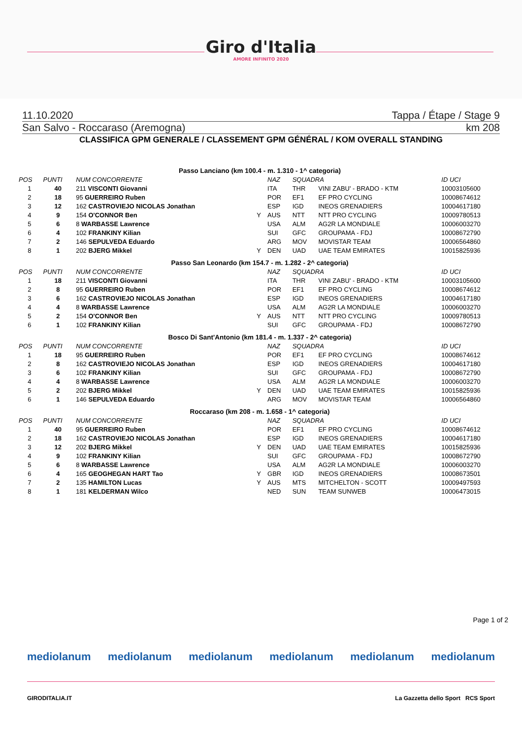Giro d'Italia
AMORE INFINITO 2020
11.10.2020 Tappa / Étape / Stage 9
San Salvo - Roccaraso (Aremogna) km 208
CLASSIFICA GPM GENERALE / CLASSEMENT GPM GÉNÉRAL / KOM OVERALL STANDING
| Passo Lanciano (km 100.4 - m. 1.310 - 1^ categoria) | | | | | | | |
| POS | PUNTI | NUM CONCORRENTE | | NAZ | SQUADRA | | ID UCI |
| 1 | 40 | 211 VISCONTI Giovanni | | ITA | THR | VINI ZABU' - BRADO - KTM | 10003105600 |
| 2 | 18 | 95 GUERREIRO Ruben | | POR | EF1 | EF PRO CYCLING | 10008674612 |
| 3 | 12 | 162 CASTROVIEJO NICOLAS Jonathan | | ESP | IGD | INEOS GRENADIERS | 10004617180 |
| 4 | 9 | 154 O'CONNOR Ben | Y | AUS | NTT | NTT PRO CYCLING | 10009780513 |
| 5 | 6 | 8 WARBASSE Lawrence | | USA | ALM | AG2R LA MONDIALE | 10006003270 |
| 6 | 4 | 102 FRANKINY Kilian | | SUI | GFC | GROUPAMA - FDJ | 10008672790 |
| 7 | 2 | 146 SEPULVEDA Eduardo | | ARG | MOV | MOVISTAR TEAM | 10006564860 |
| 8 | 1 | 202 BJERG Mikkel | Y | DEN | UAD | UAE TEAM EMIRATES | 10015825936 |
| Passo San Leonardo (km 154.7 - m. 1.282 - 2^ categoria) | | | | | | | |
| POS | PUNTI | NUM CONCORRENTE | | NAZ | SQUADRA | | ID UCI |
| 1 | 18 | 211 VISCONTI Giovanni | | ITA | THR | VINI ZABU' - BRADO - KTM | 10003105600 |
| 2 | 8 | 95 GUERREIRO Ruben | | POR | EF1 | EF PRO CYCLING | 10008674612 |
| 3 | 6 | 162 CASTROVIEJO NICOLAS Jonathan | | ESP | IGD | INEOS GRENADIERS | 10004617180 |
| 4 | 4 | 8 WARBASSE Lawrence | | USA | ALM | AG2R LA MONDIALE | 10006003270 |
| 5 | 2 | 154 O'CONNOR Ben | Y | AUS | NTT | NTT PRO CYCLING | 10009780513 |
| 6 | 1 | 102 FRANKINY Kilian | | SUI | GFC | GROUPAMA - FDJ | 10008672790 |
| Bosco Di Sant'Antonio (km 181.4 - m. 1.337 - 2^ categoria) | | | | | | | |
| POS | PUNTI | NUM CONCORRENTE | | NAZ | SQUADRA | | ID UCI |
| 1 | 18 | 95 GUERREIRO Ruben | | POR | EF1 | EF PRO CYCLING | 10008674612 |
| 2 | 8 | 162 CASTROVIEJO NICOLAS Jonathan | | ESP | IGD | INEOS GRENADIERS | 10004617180 |
| 3 | 6 | 102 FRANKINY Kilian | | SUI | GFC | GROUPAMA - FDJ | 10008672790 |
| 4 | 4 | 8 WARBASSE Lawrence | | USA | ALM | AG2R LA MONDIALE | 10006003270 |
| 5 | 2 | 202 BJERG Mikkel | Y | DEN | UAD | UAE TEAM EMIRATES | 10015825936 |
| 6 | 1 | 146 SEPULVEDA Eduardo | | ARG | MOV | MOVISTAR TEAM | 10006564860 |
| Roccaraso (km 208 - m. 1.658 - 1^ categoria) | | | | | | | |
| POS | PUNTI | NUM CONCORRENTE | | NAZ | SQUADRA | | ID UCI |
| 1 | 40 | 95 GUERREIRO Ruben | | POR | EF1 | EF PRO CYCLING | 10008674612 |
| 2 | 18 | 162 CASTROVIEJO NICOLAS Jonathan | | ESP | IGD | INEOS GRENADIERS | 10004617180 |
| 3 | 12 | 202 BJERG Mikkel | Y | DEN | UAD | UAE TEAM EMIRATES | 10015825936 |
| 4 | 9 | 102 FRANKINY Kilian | | SUI | GFC | GROUPAMA - FDJ | 10008672790 |
| 5 | 6 | 8 WARBASSE Lawrence | | USA | ALM | AG2R LA MONDIALE | 10006003270 |
| 6 | 4 | 165 GEOGHEGAN HART Tao | Y | GBR | IGD | INEOS GRENADIERS | 10008673501 |
| 7 | 2 | 135 HAMILTON Lucas | Y | AUS | MTS | MITCHELTON - SCOTT | 10009497593 |
| 8 | 1 | 181 KELDERMAN Wilco | | NED | SUN | TEAM SUNWEB | 10006473015 |
Page 1 of 2
mediolanum mediolanum mediolanum mediolanum mediolanum mediolanum
GIRODITALIA.IT La Gazzetta dello Sport RCS Sport